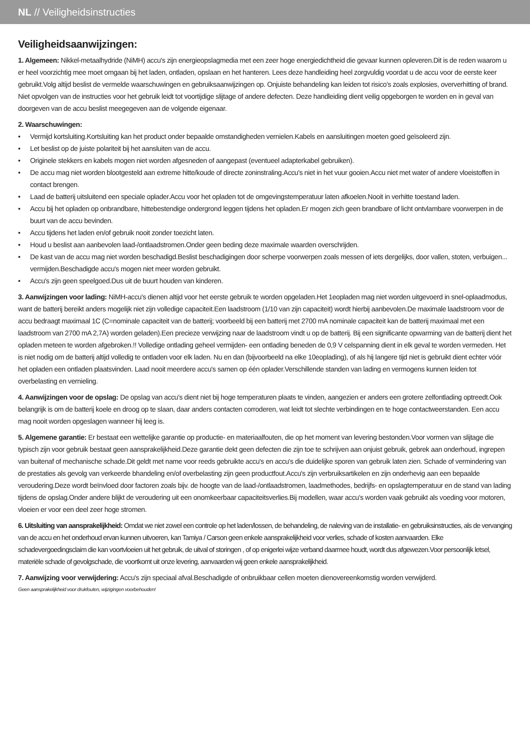NL // Veiligheidsinstructies
Veiligheidsaanwijzingen:
1. Algemeen: Nikkel-metaalhydride (NiMH) accu's zijn energieopslagmedia met een zeer hoge energiedichtheid die gevaar kunnen opleveren.Dit is de reden waarom u er heel voorzichtig mee moet omgaan bij het laden, ontladen, opslaan en het hanteren. Lees deze handleiding heel zorgvuldig voordat u de accu voor de eerste keer gebruikt.Volg altijd beslist de vermelde waarschuwingen en gebruiksaanwijzingen op. Onjuiste behandeling kan leiden tot risico's zoals explosies, oververhitting of brand. Niet opvolgen van de instructies voor het gebruik leidt tot voortijdige slijtage of andere defecten. Deze handleiding dient veilig opgeborgen te worden en in geval van doorgeven van de accu beslist meegegeven aan de volgende eigenaar.
2. Waarschuwingen:
• Vermijd kortsluiting.Kortsluiting kan het product onder bepaalde omstandigheden vernielen.Kabels en aansluitingen moeten goed geïsoleerd zijn.
• Let beslist op de juiste polariteit bij het aansluiten van de accu.
• Originele stekkers en kabels mogen niet worden afgesneden of aangepast (eventueel adapterkabel gebruiken).
• De accu mag niet worden blootgesteld aan extreme hitte/koude of directe zoninstraling.Accu's niet in het vuur gooien.Accu niet met water of andere vloeistoffen in contact brengen.
• Laad de batterij uitsluitend een speciale oplader.Accu voor het opladen tot de omgevingstemperatuur laten afkoelen.Nooit in verhitte toestand laden.
• Accu bij het opladen op onbrandbare, hittebestendige ondergrond leggen tijdens het opladen.Er mogen zich geen brandbare of licht ontvlambare voorwerpen in de buurt van de accu bevinden.
• Accu tijdens het laden en/of gebruik nooit zonder toezicht laten.
• Houd u beslist aan aanbevolen laad-/ontlaadstromen.Onder geen beding deze maximale waarden overschrijden.
• De kast van de accu mag niet worden beschadigd.Beslist beschadigingen door scherpe voorwerpen zoals messen of iets dergelijks, door vallen, stoten, verbuigen... vermijden.Beschadigde accu's mogen niet meer worden gebruikt.
• Accu's zijn geen speelgoed.Dus uit de buurt houden van kinderen.
3. Aanwijzingen voor lading: NiMH-accu's dienen altijd voor het eerste gebruik te worden opgeladen.Het 1eopladen mag niet worden uitgevoerd in snel-oplaadmodus, want de batterij bereikt anders mogelijk niet zijn volledige capaciteit.Een laadstroom (1/10 van zijn capaciteit) wordt hierbij aanbevolen.De maximale laadstroom voor de accu bedraagt maximaal 1C (C=nominale capaciteit van de batterij; voorbeeld bij een batterij met 2700 mA nominale capaciteit kan de batterij maximaal met een laadstroom van 2700 mA 2,7A) worden geladen).Een precieze verwijzing naar de laadstroom vindt u op de batterij. Bij een significante opwarming van de batterij dient het opladen meteen te worden afgebroken.!! Volledige ontlading geheel vermijden- een ontlading beneden de 0,9 V celspanning dient in elk geval te worden vermeden. Het is niet nodig om de batterij altijd volledig te ontladen voor elk laden. Nu en dan (bijvoorbeeld na elke 10eoplading), of als hij langere tijd niet is gebruikt dient echter vóór het opladen een ontladen plaatsvinden. Laad nooit meerdere accu's samen op één oplader.Verschillende standen van lading en vermogens kunnen leiden tot overbelasting en vernieling.
4. Aanwijzingen voor de opslag: De opslag van accu's dient niet bij hoge temperaturen plaats te vinden, aangezien er anders een grotere zelfontlading optreedt.Ook belangrijk is om de batterij koele en droog op te slaan, daar anders contacten corroderen, wat leidt tot slechte verbindingen en te hoge contactweerstanden. Een accu mag nooit worden opgeslagen wanneer hij leeg is.
5. Algemene garantie: Er bestaat een wettelijke garantie op productie- en materiaalfouten, die op het moment van levering bestonden.Voor vormen van slijtage die typisch zijn voor gebruik bestaat geen aansprakelijkheid.Deze garantie dekt geen defecten die zijn toe te schrijven aan onjuist gebruik, gebrek aan onderhoud, ingrepen van buitenaf of mechanische schade.Dit geldt met name voor reeds gebruikte accu's en accu's die duidelijke sporen van gebruik laten zien. Schade of vermindering van de prestaties als gevolg van verkeerde bhandeling en/of overbelasting zijn geen productfout.Accu's zijn verbruiksartikelen en zijn onderhevig aan een bepaalde veroudering.Deze wordt beïnvloed door factoren zoals bijv. de hoogte van de laad-/ontlaadstromen, laadmethodes, bedrijfs- en opslagtemperatuur en de stand van lading tijdens de opslag.Onder andere blijkt de veroudering uit een onomkeerbaar capaciteitsverlies.Bij modellen, waar accu's worden vaak gebruikt als voeding voor motoren, vloeien er voor een deel zeer hoge stromen.
6. Uitsluiting van aansprakelijkheid: Omdat we niet zowel een controle op het laden/lossen, de behandeling, de naleving van de installatie- en gebruiksinstructies, als de vervanging van de accu en het onderhoud ervan kunnen uitvoeren, kan Tamiya / Carson geen enkele aansprakelijkheid voor verlies, schade of kosten aanvaarden. Elke schadevergoedingsclaim die kan voortvloeien uit het gebruik, de uitval of storingen , of op enigerlei wijze verband daarmee houdt, wordt dus afgewezen.Voor persoonlijk letsel, materiële schade of gevolgschade, die voortkomt uit onze levering, aanvaarden wij geen enkele aansprakelijkheid.
7. Aanwijzing voor verwijdering: Accu's zijn speciaal afval.Beschadigde of onbruikbaar cellen moeten dienovereenkomstig worden verwijderd.
Geen aansprakelijkheid voor drukfouten, wijzigingen voorbehouden!